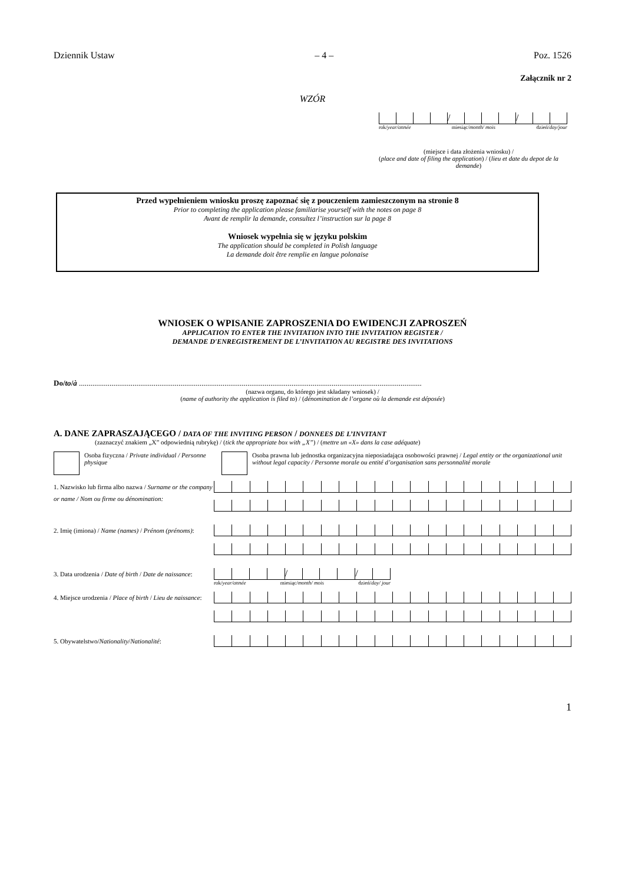Dziennik Ustaw – 4 – Poz. 1526
Załącznik nr 2
WZÓR
/ /
rok/year/année miesiąc/month/ mois dzień/day/jour
(miejsce i data złożenia wniosku) /
(place and date of filing the application) / (lieu et date du depot de la demande)
Przed wypełnieniem wniosku proszę zapoznać się z pouczeniem zamieszczonym na stronie 8
Prior to completing the application please familiarise yourself with the notes on page 8
Avant de remplir la demande, consultez l’instruction sur la page 8
Wniosek wypełnia się w języku polskim
The application should be completed in Polish language
La demande doit être remplie en langue polonaise
WNIOSEK O WPISANIE ZAPROSZENIA DO EWIDENCJI ZAPROSZEŃ
APPLICATION TO ENTER THE INVITATION INTO THE INVITATION REGISTER /
DEMANDE D'ENREGISTREMENT DE L’INVITATION AU REGISTRE DES INVITATIONS
Do/to/à ...................................................................................................................................................................................
(nazwa organu, do którego jest składany wniosek) /
(name of authority the application is filed to) / (dénomination de l’organe où la demande est déposée)
A. DANE ZAPRASZAJĄCEGO / DATA OF THE INVITING PERSON / DONNEES DE L’INVITANT
(zaznaczyć znakiem „X” odpowiednią rubrykę) / (tick the appropriate box with „X”) / (mettre un «X» dans la case adéquate)
Osoba fizyczna / Private individual / Personne physique
Osoba prawna lub jednostka organizacyjna nieposiadająca osobowości prawnej / Legal entity or the organizational unit without legal capacity / Personne morale ou entité d’organisation sans personnalité morale
1. Nazwisko lub firma albo nazwa / Surname or the company or name / Nom ou firme ou dénomination:
2. Imię (imiona) / Name (names) / Prénom (prénoms):
3. Data urodzenia / Date of birth / Date de naissance:
/ /
rok/year/année miesiąc/month/ mois dzień/day/ jour
4. Miejsce urodzenia / Place of birth / Lieu de naissance:
5. Obywatelstwo/Nationality/Nationalité:
1